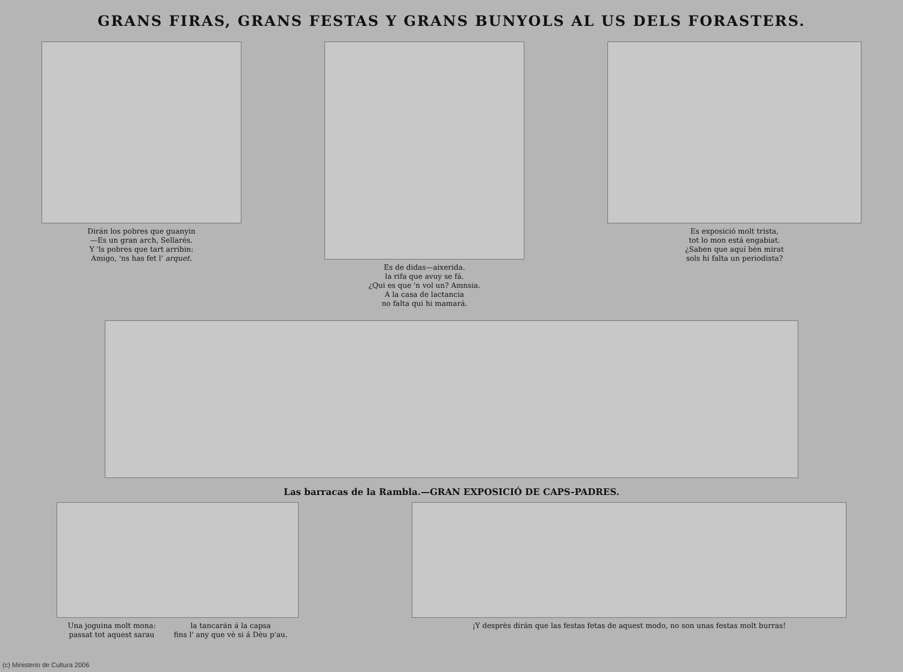GRANS FIRAS, GRANS FESTAS Y GRANS BUNYOLS AL US DELS FORASTERS.
Dirán los pobres que guanyin
—Es un gran arch, Sellarés.
Y 'ls pobres que tart arribin:
Amigo, 'ns has fet l' arquet.
Es de didas—aixerida.
la rifa que avuy se fá.
¿Qui es que 'n vol un? Amnsia.
A la casa de lactancia
no falta qui hi mamará.
Es exposició molt trista,
tot lo mon está engabiat.
¿Saben que aquí bèn mirat
sols hi falta un periodista?
Las barracas de la Rambla.—GRAN EXPOSICIÓ DE CAPS-PADRES.
Una joguina molt mona:
passat tot aquest sarau la tancarán á la capsa
fins l' any que vè si á Dèu p'au.
¡Y desprès dirán que las festas fetas de aquest modo, no son unas festas molt burras!
(c) Ministerio de Cultura 2006